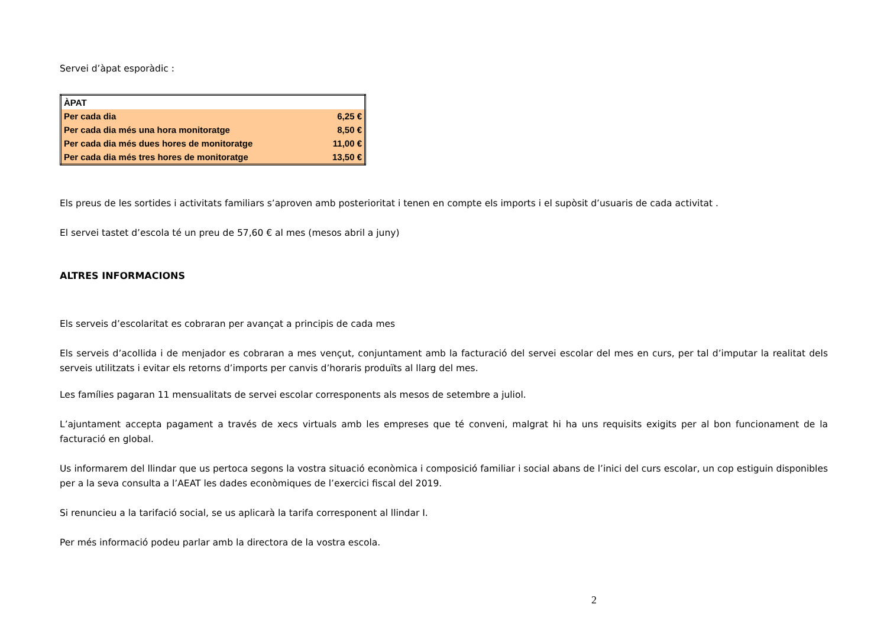Servei d’àpat esporàdic :
| ÀPAT | |
| --- | --- |
| Per cada dia | 6,25 € |
| Per cada dia més una hora monitoratge | 8,50 € |
| Per cada dia més dues hores de monitoratge | 11,00 € |
| Per cada dia més tres hores de monitoratge | 13,50 € |
Els preus de les sortides i activitats familiars s’aproven amb posterioritat i tenen en compte els imports i el supòsit d’usuaris de cada activitat .
El servei tastet d’escola té un preu de 57,60 € al mes (mesos abril a juny)
ALTRES INFORMACIONS
Els serveis d’escolaritat es cobraran per avançat a principis de cada mes
Els serveis d’acollida i de menjador es cobraran a mes vençut, conjuntament amb la facturació del servei escolar del mes en curs, per tal d’imputar la realitat dels serveis utilitzats i evitar els retorns d’imports per canvis d’horaris produïts al llarg del mes.
Les famílies pagaran 11 mensualitats de servei escolar corresponents als mesos de setembre a juliol.
L’ajuntament accepta pagament a través de xecs virtuals amb les empreses que té conveni, malgrat hi ha uns requisits exigits per al bon funcionament de la facturació en global.
Us informarem del llindar que us pertoca segons la vostra situació econòmica i composició familiar i social abans de l’inici del curs escolar, un cop estiguin disponibles per a la seva consulta a l’AEAT les dades econòmiques de l’exercici fiscal del 2019.
Si renuncieu a la tarifació social, se us aplicarà la tarifa corresponent al llindar I.
Per més informació podeu parlar amb la directora de la vostra escola.
2